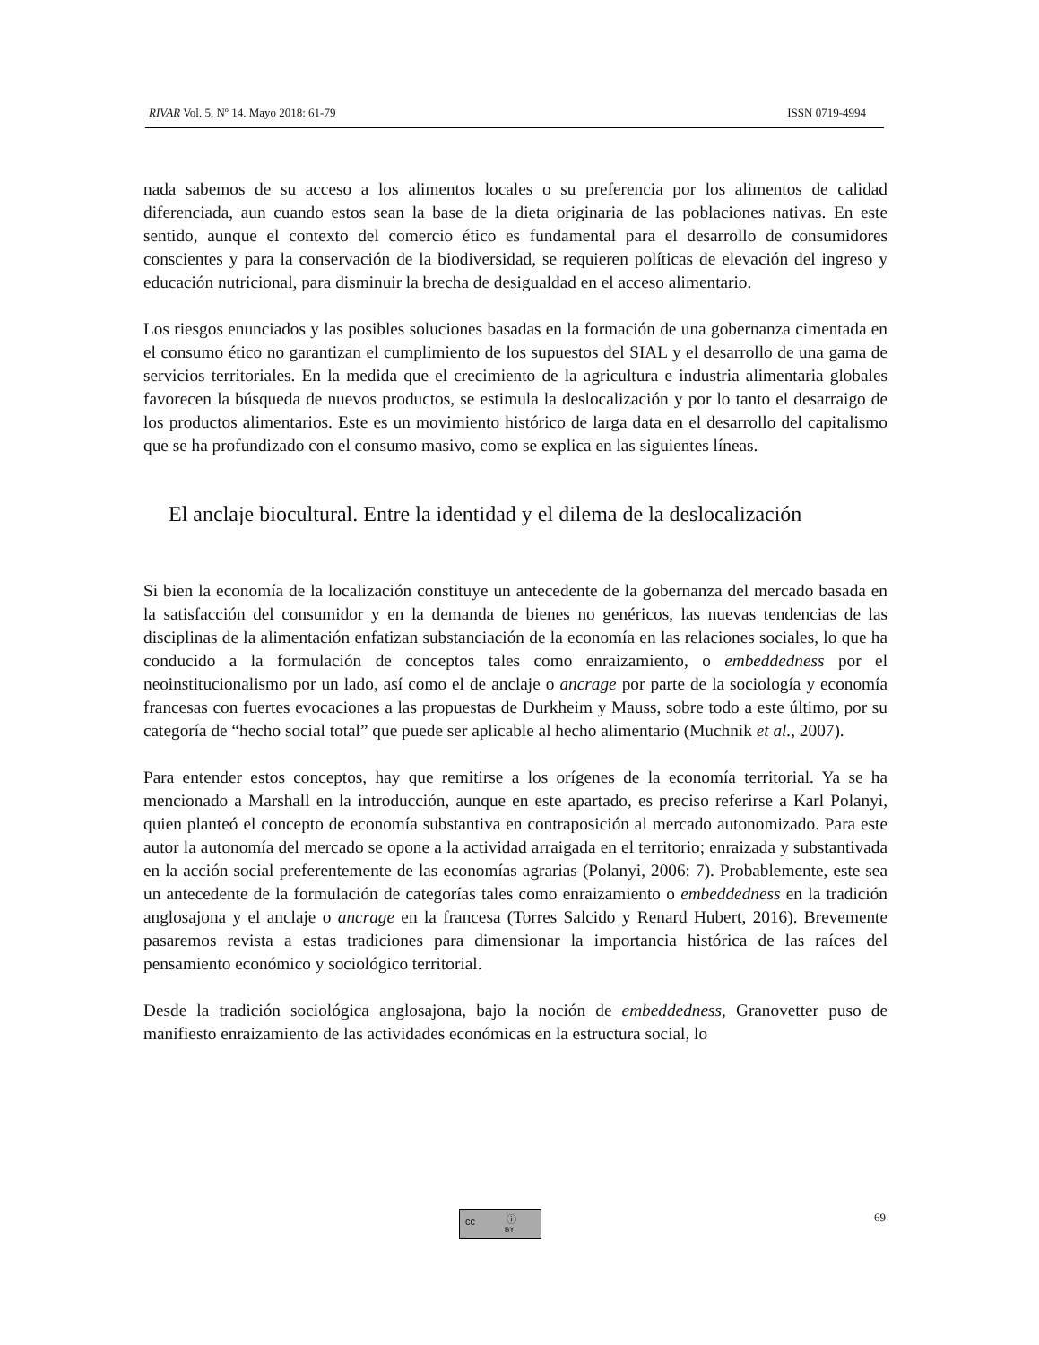RIVAR Vol. 5, Nº 14. Mayo 2018: 61-79 ISSN 0719-4994
nada sabemos de su acceso a los alimentos locales o su preferencia por los alimentos de calidad diferenciada, aun cuando estos sean la base de la dieta originaria de las poblaciones nativas. En este sentido, aunque el contexto del comercio ético es fundamental para el desarrollo de consumidores conscientes y para la conservación de la biodiversidad, se requieren políticas de elevación del ingreso y educación nutricional, para disminuir la brecha de desigualdad en el acceso alimentario.
Los riesgos enunciados y las posibles soluciones basadas en la formación de una gobernanza cimentada en el consumo ético no garantizan el cumplimiento de los supuestos del SIAL y el desarrollo de una gama de servicios territoriales. En la medida que el crecimiento de la agricultura e industria alimentaria globales favorecen la búsqueda de nuevos productos, se estimula la deslocalización y por lo tanto el desarraigo de los productos alimentarios. Este es un movimiento histórico de larga data en el desarrollo del capitalismo que se ha profundizado con el consumo masivo, como se explica en las siguientes líneas.
El anclaje biocultural. Entre la identidad y el dilema de la deslocalización
Si bien la economía de la localización constituye un antecedente de la gobernanza del mercado basada en la satisfacción del consumidor y en la demanda de bienes no genéricos, las nuevas tendencias de las disciplinas de la alimentación enfatizan substanciación de la economía en las relaciones sociales, lo que ha conducido a la formulación de conceptos tales como enraizamiento, o embeddedness por el neoinstitucionalismo por un lado, así como el de anclaje o ancrage por parte de la sociología y economía francesas con fuertes evocaciones a las propuestas de Durkheim y Mauss, sobre todo a este último, por su categoría de “hecho social total” que puede ser aplicable al hecho alimentario (Muchnik et al., 2007).
Para entender estos conceptos, hay que remitirse a los orígenes de la economía territorial. Ya se ha mencionado a Marshall en la introducción, aunque en este apartado, es preciso referirse a Karl Polanyi, quien planteó el concepto de economía substantiva en contraposición al mercado autonomizado. Para este autor la autonomía del mercado se opone a la actividad arraigada en el territorio; enraizada y substantivada en la acción social preferentemente de las economías agrarias (Polanyi, 2006: 7). Probablemente, este sea un antecedente de la formulación de categorías tales como enraizamiento o embeddedness en la tradición anglosajona y el anclaje o ancrage en la francesa (Torres Salcido y Renard Hubert, 2016). Brevemente pasaremos revista a estas tradiciones para dimensionar la importancia histórica de las raíces del pensamiento económico y sociológico territorial.
Desde la tradición sociológica anglosajona, bajo la noción de embeddedness, Granovetter puso de manifiesto enraizamiento de las actividades económicas en la estructura social, lo
cc ⓘ
BY
69